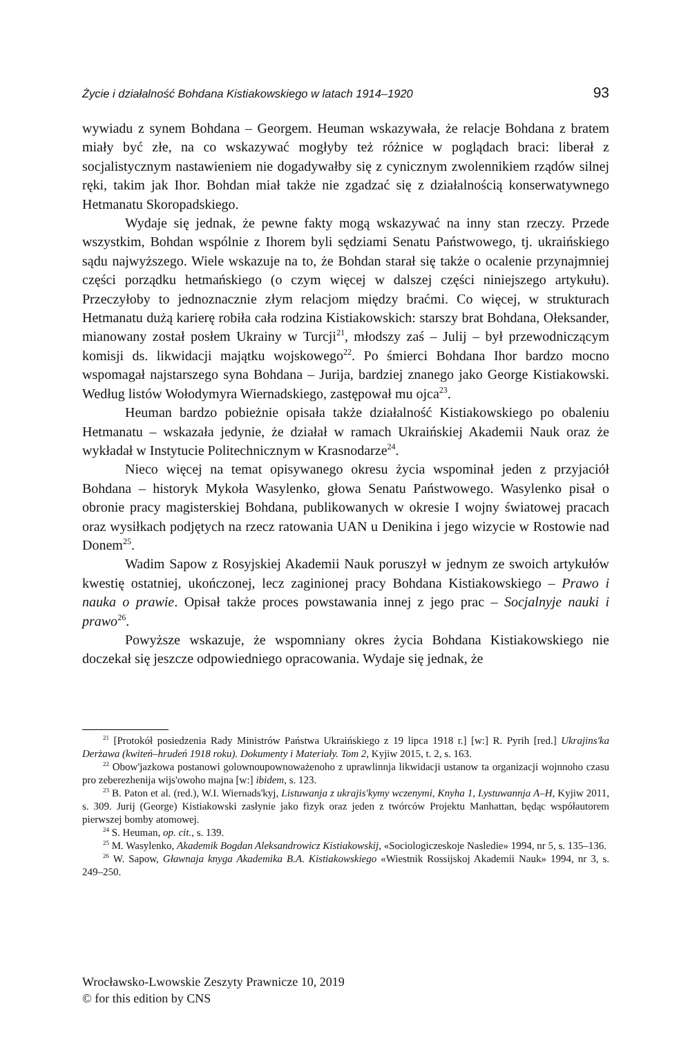Życie i działalność Bohdana Kistiakowskiego w latach 1914–1920 93
wywiadu z synem Bohdana – Georgem. Heuman wskazywała, że relacje Bohdana z bratem miały być złe, na co wskazywać mogłyby też różnice w poglądach braci: liberał z socjalistycznym nastawieniem nie dogadywałby się z cynicznym zwolennikiem rządów silnej ręki, takim jak Ihor. Bohdan miał także nie zgadzać się z działalnością konserwatywnego Hetmanatu Skoropadskiego.
Wydaje się jednak, że pewne fakty mogą wskazywać na inny stan rzeczy. Przede wszystkim, Bohdan wspólnie z Ihorem byli sędziami Senatu Państwowego, tj. ukraińskiego sądu najwyższego. Wiele wskazuje na to, że Bohdan starał się także o ocalenie przynajmniej części porządku hetmańskiego (o czym więcej w dalszej części niniejszego artykułu). Przeczyłoby to jednoznacznie złym relacjom między braćmi. Co więcej, w strukturach Hetmanatu dużą karierę robiła cała rodzina Kistiakowskich: starszy brat Bohdana, Ołeksander, mianowany został posłem Ukrainy w Turcji<sup>21</sup>, młodszy zaś – Julij – był przewodniczącym komisji ds. likwidacji majątku wojskowego<sup>22</sup>. Po śmierci Bohdana Ihor bardzo mocno wspomagał najstarszego syna Bohdana – Jurija, bardziej znanego jako George Kistiakowski. Według listów Wołodymyra Wiernadskiego, zastępował mu ojca<sup>23</sup>.
Heuman bardzo pobieżnie opisała także działalność Kistiakowskiego po obaleniu Hetmanatu – wskazała jedynie, że działał w ramach Ukraińskiej Akademii Nauk oraz że wykładał w Instytucie Politechnicznym w Krasnodarze<sup>24</sup>.
Nieco więcej na temat opisywanego okresu życia wspominał jeden z przyjaciół Bohdana – historyk Mykoła Wasylenko, głowa Senatu Państwowego. Wasylenko pisał o obronie pracy magisterskiej Bohdana, publikowanych w okresie I wojny światowej pracach oraz wysiłkach podjętych na rzecz ratowania UAN u Denikina i jego wizycie w Rostowie nad Donem<sup>25</sup>.
Wadim Sapow z Rosyjskiej Akademii Nauk poruszył w jednym ze swoich artykułów kwestię ostatniej, ukończonej, lecz zaginionej pracy Bohdana Kistiakowskiego – Prawo i nauka o prawie. Opisał także proces powstawania innej z jego prac – Socjalnyje nauki i prawo<sup>26</sup>.
Powyższe wskazuje, że wspomniany okres życia Bohdana Kistiakowskiego nie doczekał się jeszcze odpowiedniego opracowania. Wydaje się jednak, że
<sup>21</sup> [Protokół posiedzenia Rady Ministrów Państwa Ukraińskiego z 19 lipca 1918 r.] [w:] R. Pyrih [red.] Ukrajins'ka Derżawa (kwiteń–hrudeń 1918 roku). Dokumenty i Materiały. Tom 2, Kyjiw 2015, t. 2, s. 163.
<sup>22</sup> Obow'jazkowa postanowi golownoupownoważenoho z uprawlinnja likwidacji ustanow ta organizacji wojnnoho czasu pro zeberezhenija wijs'owoho majna [w:] ibidem, s. 123.
<sup>23</sup> B. Paton et al. (red.), W.I. Wiernads'kyj, Listuwanja z ukrajis'kymy wczenymi, Knyha 1, Lystuwannja A–H, Kyjiw 2011, s. 309. Jurij (George) Kistiakowski zasłynie jako fizyk oraz jeden z twórców Projektu Manhattan, będąc współautorem pierwszej bomby atomowej.
<sup>24</sup> S. Heuman, op. cit., s. 139.
<sup>25</sup> M. Wasylenko, Akademik Bogdan Aleksandrowicz Kistiakowskij, «Sociologiczeskoje Nasledie» 1994, nr 5, s. 135–136.
<sup>26</sup> W. Sapow, Gławnaja knyga Akademika B.A. Kistiakowskiego «Wiestnik Rossijskoj Akademii Nauk» 1994, nr 3, s. 249–250.
Wrocławsko-Lwowskie Zeszyty Prawnicze 10, 2019
© for this edition by CNS